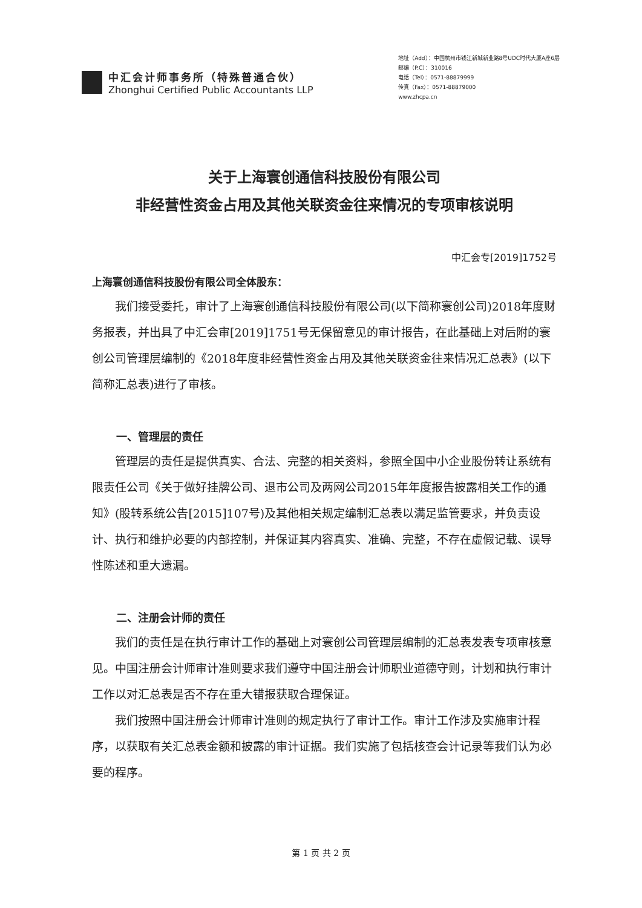中汇会计师事务所（特殊普通合伙）
Zhonghui Certified Public Accountants LLP
地址（Add）：中国杭州市钱江新城新业路8号UDC时代大厦A座6层
邮编（P.C）：310016
电话（Tel）：0571-88879999
传真（Fax）：0571-88879000
www.zhcpa.cn
关于上海寰创通信科技股份有限公司
非经营性资金占用及其他关联资金往来情况的专项审核说明
中汇会专[2019]1752号
上海寰创通信科技股份有限公司全体股东：
我们接受委托，审计了上海寰创通信科技股份有限公司(以下简称寰创公司)2018年度财务报表，并出具了中汇会审[2019]1751号无保留意见的审计报告，在此基础上对后附的寰创公司管理层编制的《2018年度非经营性资金占用及其他关联资金往来情况汇总表》(以下简称汇总表)进行了审核。
一、管理层的责任
管理层的责任是提供真实、合法、完整的相关资料，参照全国中小企业股份转让系统有限责任公司《关于做好挂牌公司、退市公司及两网公司2015年年度报告披露相关工作的通知》(股转系统公告[2015]107号)及其他相关规定编制汇总表以满足监管要求，并负责设计、执行和维护必要的内部控制，并保证其内容真实、准确、完整，不存在虚假记载、误导性陈述和重大遗漏。
二、注册会计师的责任
我们的责任是在执行审计工作的基础上对寰创公司管理层编制的汇总表发表专项审核意见。中国注册会计师审计准则要求我们遵守中国注册会计师职业道德守则，计划和执行审计工作以对汇总表是否不存在重大错报获取合理保证。
我们按照中国注册会计师审计准则的规定执行了审计工作。审计工作涉及实施审计程序，以获取有关汇总表金额和披露的审计证据。我们实施了包括核查会计记录等我们认为必要的程序。
第 1 页 共 2 页